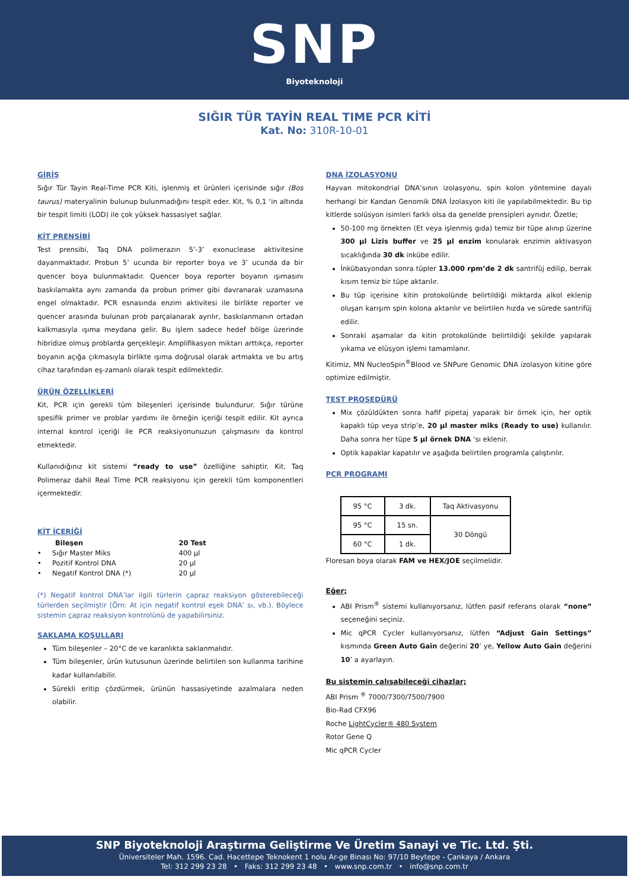SNP
Biyoteknoloji
SIĞIR TÜR TAYİN REAL TIME PCR KİTİ
Kat. No: 310R-10-01
GİRİŞ
Sığır Tür Tayin Real-Time PCR Kiti, işlenmiş et ürünleri içerisinde sığır (Bos taurus) materyalinin bulunup bulunmadığını tespit eder. Kit, % 0,1 ‘in altında bir tespit limiti (LOD) ile çok yüksek hassasiyet sağlar.
KİT PRENSİBİ
Test prensibi, Taq DNA polimerazın 5’-3’ exonuclease aktivitesine dayanmaktadır. Probun 5’ ucunda bir reporter boya ve 3’ ucunda da bir quencer boya bulunmaktadır. Quencer boya reporter boyanın ışımasını baskılamakta aynı zamanda da probun primer gibi davranarak uzamasına engel olmaktadır. PCR esnasında enzim aktivitesi ile birlikte reporter ve quencer arasında bulunan prob parçalanarak ayrılır, baskılanmanın ortadan kalkmasıyla ışıma meydana gelir. Bu işlem sadece hedef bölge üzerinde hibridize olmuş problarda gerçekleşir. Amplifikasyon miktarı arttıkça, reporter boyanın açığa çıkmasıyla birlikte ışıma doğrusal olarak artmakta ve bu artış cihaz tarafından eş-zamanlı olarak tespit edilmektedir.
ÜRÜN ÖZELLİKLERİ
Kit, PCR için gerekli tüm bileşenleri içerisinde bulundurur. Sığır türüne spesifik primer ve problar yardımı ile örneğin içeriği tespit edilir. Kit ayrıca internal kontrol içeriği ile PCR reaksiyonunuzun çalışmasını da kontrol etmektedir.
Kullanıdığınız kit sistemi “ready to use” özelliğine sahiptir. Kit, Taq Polimeraz dahil Real Time PCR reaksiyonu için gerekli tüm komponentleri içermektedir.
KİT İÇERİĞİ
| Bileşen | 20 Test |
| • Sığır Master Miks | 400 µl |
| • Pozitif Kontrol DNA | 20 µl |
| • Negatif Kontrol DNA (*) | 20 µl |
(*) Negatif kontrol DNA’lar ilgili türlerin çapraz reaksiyon gösterebileceği türlerden seçilmiştir (Örn: At için negatif kontrol eşek DNA’ sı, vb.). Böylece sistemin çapraz reaksiyon kontrolünü de yapabilirsiniz.
SAKLAMA KOŞULLARI
Tüm bileşenler – 20°C de ve karanlıkta saklanmalıdır.
Tüm bileşenler, ürün kutusunun üzerinde belirtilen son kullanma tarihine kadar kullanılabilir.
Sürekli eritip çözdürmek, ürünün hassasiyetinde azalmalara neden olabilir.
DNA İZOLASYONU
Hayvan mitokondrial DNA’sının izolasyonu, spin kolon yöntemine dayalı herhangi bir Kandan Genomik DNA İzolasyon kiti ile yapılabilmektedir. Bu tip kitlerde solüsyon isimleri farklı olsa da genelde prensipleri aynıdır. Özetle;
50-100 mg örnekten (Et veya işlenmiş gıda) temiz bir tüpe alınıp üzerine 300 µl Lizis buffer ve 25 µl enzim konularak enzimin aktivasyon sıcaklığında 30 dk inkübe edilir.
İnkübasyondan sonra tüpler 13.000 rpm’de 2 dk santrifüj edilip, berrak kısım temiz bir tüpe aktarılır.
Bu tüp içerisine kitin protokolünde belirtildiği miktarda alkol eklenip oluşan karışım spin kolona aktarılır ve belirtilen hızda ve sürede santrifüj edilir.
Sonraki aşamalar da kitin protokolünde belirtildiği şekilde yapılarak yıkama ve elüsyon işlemi tamamlanır.
Kitimiz, MN NucleoSpin<sup>®</sup>Blood ve SNPure Genomic DNA izolasyon kitine göre optimize edilmiştir.
TEST PROSEDÜRÜ
Mix çözüldükten sonra hafif pipetaj yaparak bir örnek için, her optik kapaklı tüp veya strip’e, 20 µl master miks (Ready to use) kullanılır. Daha sonra her tüpe 5 µl örnek DNA ‘sı eklenir.
Optik kapaklar kapatılır ve aşağıda belirtilen programla çalıştırılır.
PCR PROGRAMI
| 95 °C | 3 dk. | Taq Aktivasyonu |
| 95 °C | 15 sn. | 30 Döngü |
| 60 °C | 1 dk. | |
Floresan boya olarak FAM ve HEX/JOE seçilmelidir.
Eğer;
ABI Prism<sup>®</sup> sistemi kullanıyorsanız, lütfen pasif referans olarak “none” seçeneğini seçiniz.
Mic qPCR Cycler kullanıyorsanız, lütfen “Adjust Gain Settings” kısmında Green Auto Gain değerini 20’ ye, Yellow Auto Gain değerini 10’ a ayarlayın.
Bu sistemin çalışabileceği cihazlar;
ABI Prism <sup>®</sup> 7000/7300/7500/7900
Bio-Rad CFX96
Roche LightCycler® 480 System
Rotor Gene Q
Mic qPCR Cycler
SNP Biyoteknoloji Araştırma Geliştirme Ve Üretim Sanayi ve Tic. Ltd. Şti.
Üniversiteler Mah. 1596. Cad. Hacettepe Teknokent 1 nolu Ar-ge Binası No: 97/10 Beytepe - Çankaya / Ankara
Tel: 312 299 23 28 • Faks: 312 299 23 48 • www.snp.com.tr • info@snp.com.tr